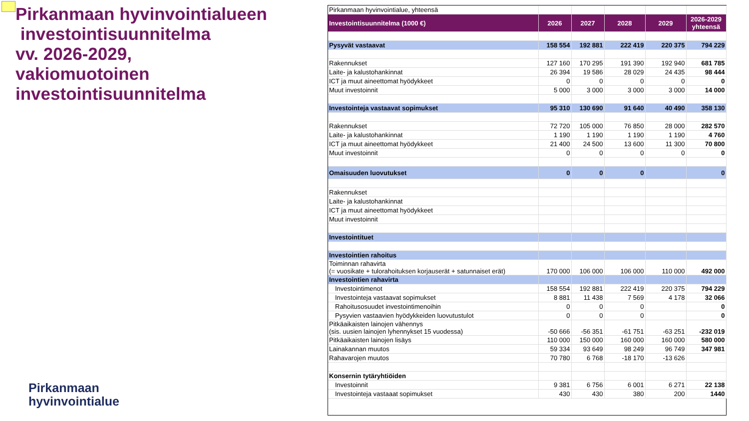Pirkanmaan hyvinvointialueen
investointisuunnitelma
vv. 2026-2029,
vakiomuotoinen
investointisuunnitelma
Pirkanmaan
hyvinvointialue
| Pirkanmaan hyvinvointialue, yhteensä | | | | | |
| Investointisuunnitelma (1000 €) | 2026 | 2027 | 2028 | 2029 | 2026-2029 yhteensä |
| Pysyvät vastaavat | 158 554 | 192 881 | 222 419 | 220 375 | 794 229 |
| Rakennukset | 127 160 | 170 295 | 191 390 | 192 940 | 681 785 |
| Laite- ja kalustohankinnat | 26 394 | 19 586 | 28 029 | 24 435 | 98 444 |
| ICT ja muut aineettomat hyödykkeet | 0 | 0 | 0 | 0 | 0 |
| Muut investoinnit | 5 000 | 3 000 | 3 000 | 3 000 | 14 000 |
| Investointeja vastaavat sopimukset | 95 310 | 130 690 | 91 640 | 40 490 | 358 130 |
| Rakennukset | 72 720 | 105 000 | 76 850 | 28 000 | 282 570 |
| Laite- ja kalustohankinnat | 1 190 | 1 190 | 1 190 | 1 190 | 4 760 |
| ICT ja muut aineettomat hyödykkeet | 21 400 | 24 500 | 13 600 | 11 300 | 70 800 |
| Muut investoinnit | 0 | 0 | 0 | 0 | 0 |
| Omaisuuden luovutukset | 0 | 0 | 0 | | 0 |
| Rakennukset | | | | | |
| Laite- ja kalustohankinnat | | | | | |
| ICT ja muut aineettomat hyödykkeet | | | | | |
| Muut investoinnit | | | | | |
| Investointituet | | | | | |
| Investointien rahoitus | | | | | |
| Toiminnan rahavirta (= vuosikate + tulorahoituksen korjauserät + satunnaiset erät) | 170 000 | 106 000 | 106 000 | 110 000 | 492 000 |
| Investointien rahavirta | | | | | |
| Investointimenot | 158 554 | 192 881 | 222 419 | 220 375 | 794 229 |
| Investointeja vastaavat sopimukset | 8 881 | 11 438 | 7 569 | 4 178 | 32 066 |
| Rahoitusosuudet investointimenoihin | 0 | 0 | 0 | | 0 |
| Pysyvien vastaavien hyödykkeiden luovutustulot | 0 | 0 | 0 | | 0 |
| Pitkäaikaisten lainojen vähennys (sis. uusien lainojen lyhennykset 15 vuodessa) | -50 666 | -56 351 | -61 751 | -63 251 | -232 019 |
| Pitkäaikaisten lainojen lisäys | 110 000 | 150 000 | 160 000 | 160 000 | 580 000 |
| Lainakannan muutos | 59 334 | 93 649 | 98 249 | 96 749 | 347 981 |
| Rahavarojen muutos | 70 780 | 6 768 | -18 170 | -13 626 | |
| Konsernin tytäryhtiöiden | | | | | |
| Investoinnit | 9 381 | 6 756 | 6 001 | 6 271 | 22 138 |
| Investointeja vastaaat sopimukset | 430 | 430 | 380 | 200 | 1440 |